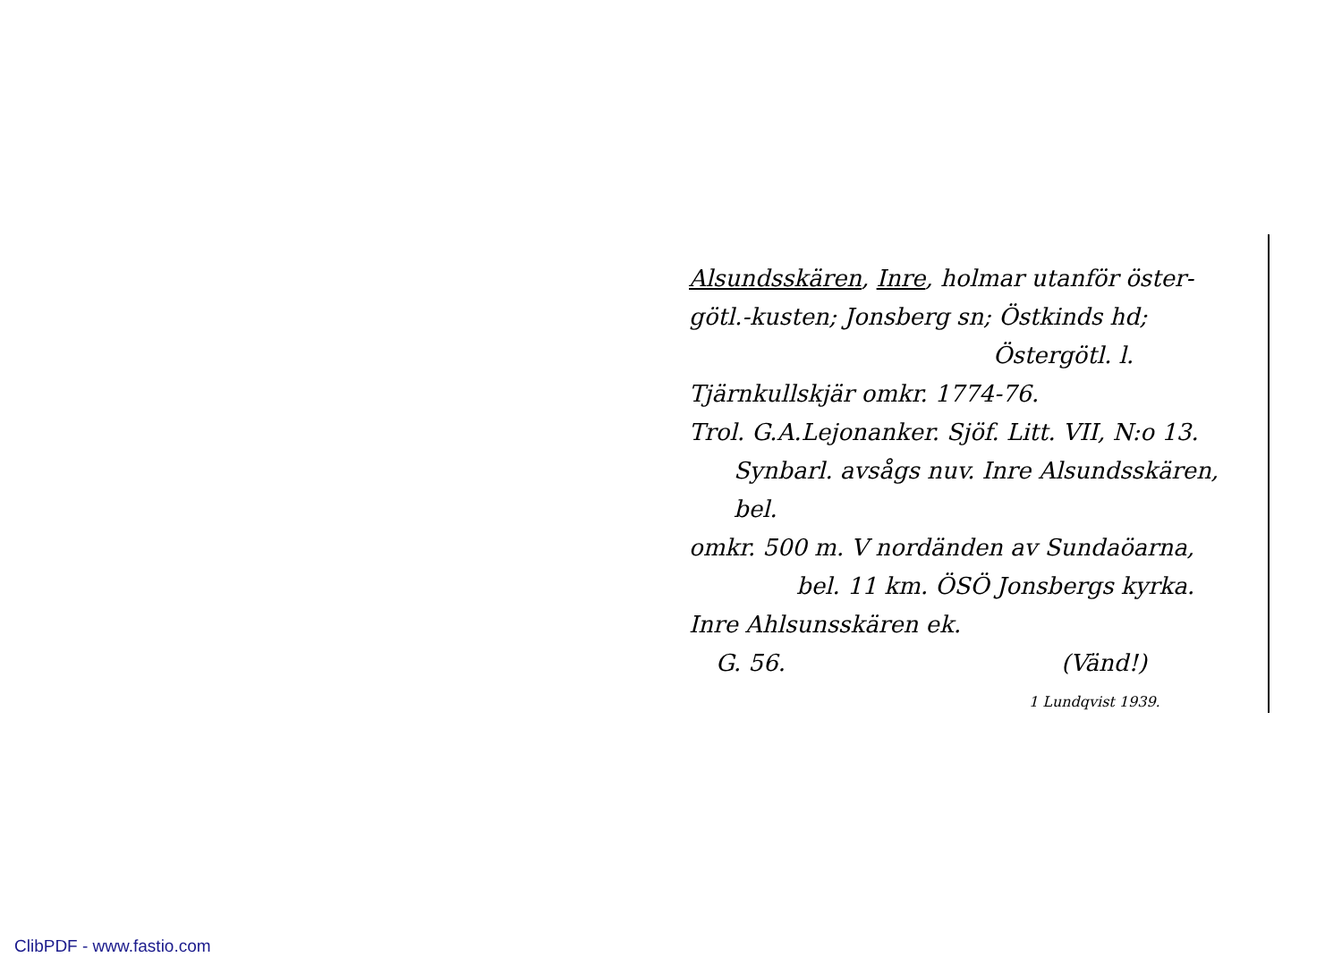Alsundsskären, Inre, holmar utanför öster-
götl.-kusten; Jonsberg sn; Östkinds hd;
Östergötl. l.
Tjärnkullskjär omkr. 1774-76.
Trol. G.A.Lejonanker. Sjöf. Litt. VII, N:o 13.
Synbarl. avsågs nuv. Inre Alsundsskären, bel.
omkr. 500 m. V nordänden av Sundaöarna,
bel. 11 km. ÖSÖ Jonsbergs kyrka.
Inre Ahlsunsskären ek.
G. 56. (Vänd!)
1 Lundqvist 1939.
ClibPDF - www.fastio.com